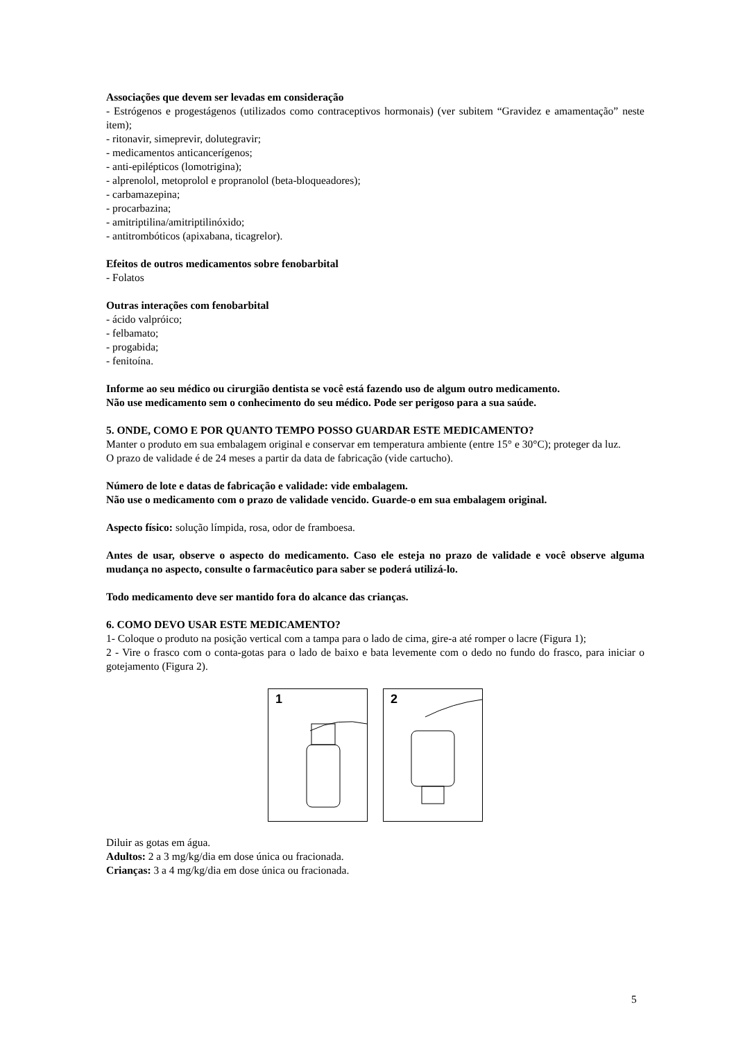Associações que devem ser levadas em consideração
- Estrógenos e progestágenos (utilizados como contraceptivos hormonais) (ver subitem “Gravidez e amamentação” neste item);
- ritonavir, simeprevir, dolutegravir;
- medicamentos anticancerígenos;
- anti-epilépticos (lomotrigina);
- alprenolol, metoprolol e propranolol (beta-bloqueadores);
- carbamazepina;
- procarbazina;
- amitriptilina/amitriptilinóxido;
- antitrombóticos (apixabana, ticagrelor).
Efeitos de outros medicamentos sobre fenobarbital
- Folatos
Outras interações com fenobarbital
- ácido valpróico;
- felbamato;
- progabida;
- fenitoína.
Informe ao seu médico ou cirurgião dentista se você está fazendo uso de algum outro medicamento.
Não use medicamento sem o conhecimento do seu médico. Pode ser perigoso para a sua saúde.
5. ONDE, COMO E POR QUANTO TEMPO POSSO GUARDAR ESTE MEDICAMENTO?
Manter o produto em sua embalagem original e conservar em temperatura ambiente (entre 15° e 30°C); proteger da luz.
O prazo de validade é de 24 meses a partir da data de fabricação (vide cartucho).
Número de lote e datas de fabricação e validade: vide embalagem.
Não use o medicamento com o prazo de validade vencido. Guarde-o em sua embalagem original.
Aspecto físico: solução límpida, rosa, odor de framboesa.
Antes de usar, observe o aspecto do medicamento. Caso ele esteja no prazo de validade e você observe alguma mudança no aspecto, consulte o farmacêutico para saber se poderá utilizá-lo.
Todo medicamento deve ser mantido fora do alcance das crianças.
6. COMO DEVO USAR ESTE MEDICAMENTO?
1- Coloque o produto na posição vertical com a tampa para o lado de cima, gire-a até romper o lacre (Figura 1);
2 - Vire o frasco com o conta-gotas para o lado de baixo e bata levemente com o dedo no fundo do frasco, para iniciar o gotejamento (Figura 2).
1
2
Diluir as gotas em água.
Adultos: 2 a 3 mg/kg/dia em dose única ou fracionada.
Crianças: 3 a 4 mg/kg/dia em dose única ou fracionada.
5